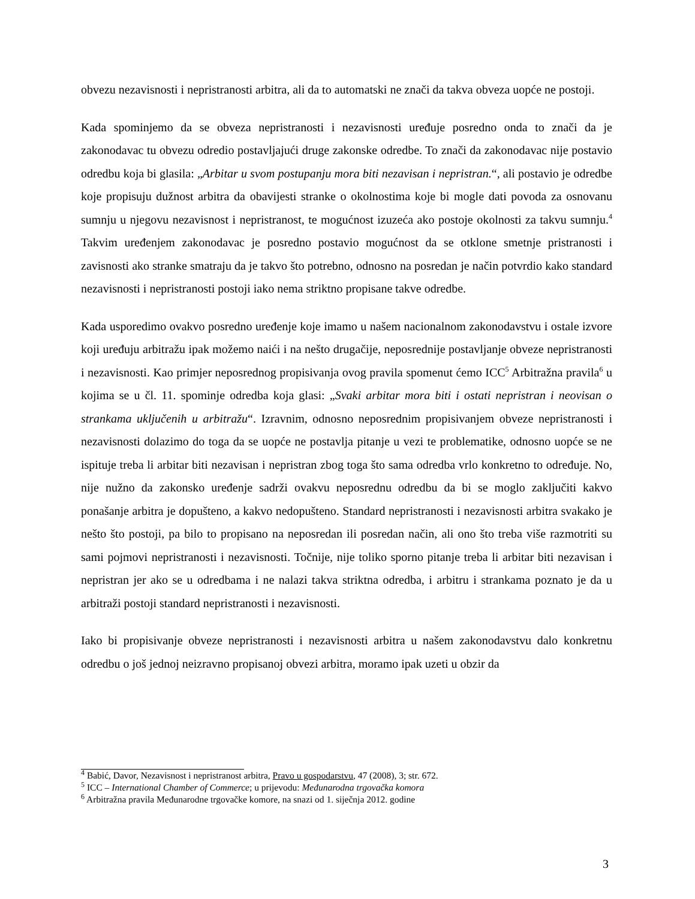obvezu nezavisnosti i nepristranosti arbitra, ali da to automatski ne znači da takva obveza uopće ne postoji.
Kada spominjemo da se obveza nepristranosti i nezavisnosti uređuje posredno onda to znači da je zakonodavac tu obvezu odredio postavljajući druge zakonske odredbe. To znači da zakonodavac nije postavio odredbu koja bi glasila: „Arbitar u svom postupanju mora biti nezavisan i nepristran.“, ali postavio je odredbe koje propisuju dužnost arbitra da obavijesti stranke o okolnostima koje bi mogle dati povoda za osnovanu sumnju u njegovu nezavisnost i nepristranost, te mogućnost izuzeća ako postoje okolnosti za takvu sumnju.<sup>4</sup> Takvim uređenjem zakonodavac je posredno postavio mogućnost da se otklone smetnje pristranosti i zavisnosti ako stranke smatraju da je takvo što potrebno, odnosno na posredan je način potvrdio kako standard nezavisnosti i nepristranosti postoji iako nema striktno propisane takve odredbe.
Kada usporedimo ovakvo posredno uređenje koje imamo u našem nacionalnom zakonodavstvu i ostale izvore koji uređuju arbitražu ipak možemo naići i na nešto drugačije, neposrednije postavljanje obveze nepristranosti i nezavisnosti. Kao primjer neposrednog propisivanja ovog pravila spomenut ćemo ICC<sup>5</sup> Arbitražna pravila<sup>6</sup> u kojima se u čl. 11. spominje odredba koja glasi: „Svaki arbitar mora biti i ostati nepristran i neovisan o strankama uključenih u arbitražu“. Izravnim, odnosno neposrednim propisivanjem obveze nepristranosti i nezavisnosti dolazimo do toga da se uopće ne postavlja pitanje u vezi te problematike, odnosno uopće se ne ispituje treba li arbitar biti nezavisan i nepristran zbog toga što sama odredba vrlo konkretno to određuje. No, nije nužno da zakonsko uređenje sadrži ovakvu neposrednu odredbu da bi se moglo zaključiti kakvo ponašanje arbitra je dopušteno, a kakvo nedopušteno. Standard nepristranosti i nezavisnosti arbitra svakako je nešto što postoji, pa bilo to propisano na neposredan ili posredan način, ali ono što treba više razmotriti su sami pojmovi nepristranosti i nezavisnosti. Točnije, nije toliko sporno pitanje treba li arbitar biti nezavisan i nepristran jer ako se u odredbama i ne nalazi takva striktna odredba, i arbitru i strankama poznato je da u arbitraži postoji standard nepristranosti i nezavisnosti.
Iako bi propisivanje obveze nepristranosti i nezavisnosti arbitra u našem zakonodavstvu dalo konkretnu odredbu o još jednoj neizravno propisanoj obvezi arbitra, moramo ipak uzeti u obzir da
<sup>4</sup> Babić, Davor, Nezavisnost i nepristranost arbitra, Pravo u gospodarstvu, 47 (2008), 3; str. 672.
<sup>5</sup> ICC – International Chamber of Commerce; u prijevodu: Međunarodna trgovačka komora
<sup>6</sup> Arbitražna pravila Međunarodne trgovačke komore, na snazi od 1. siječnja 2012. godine
3